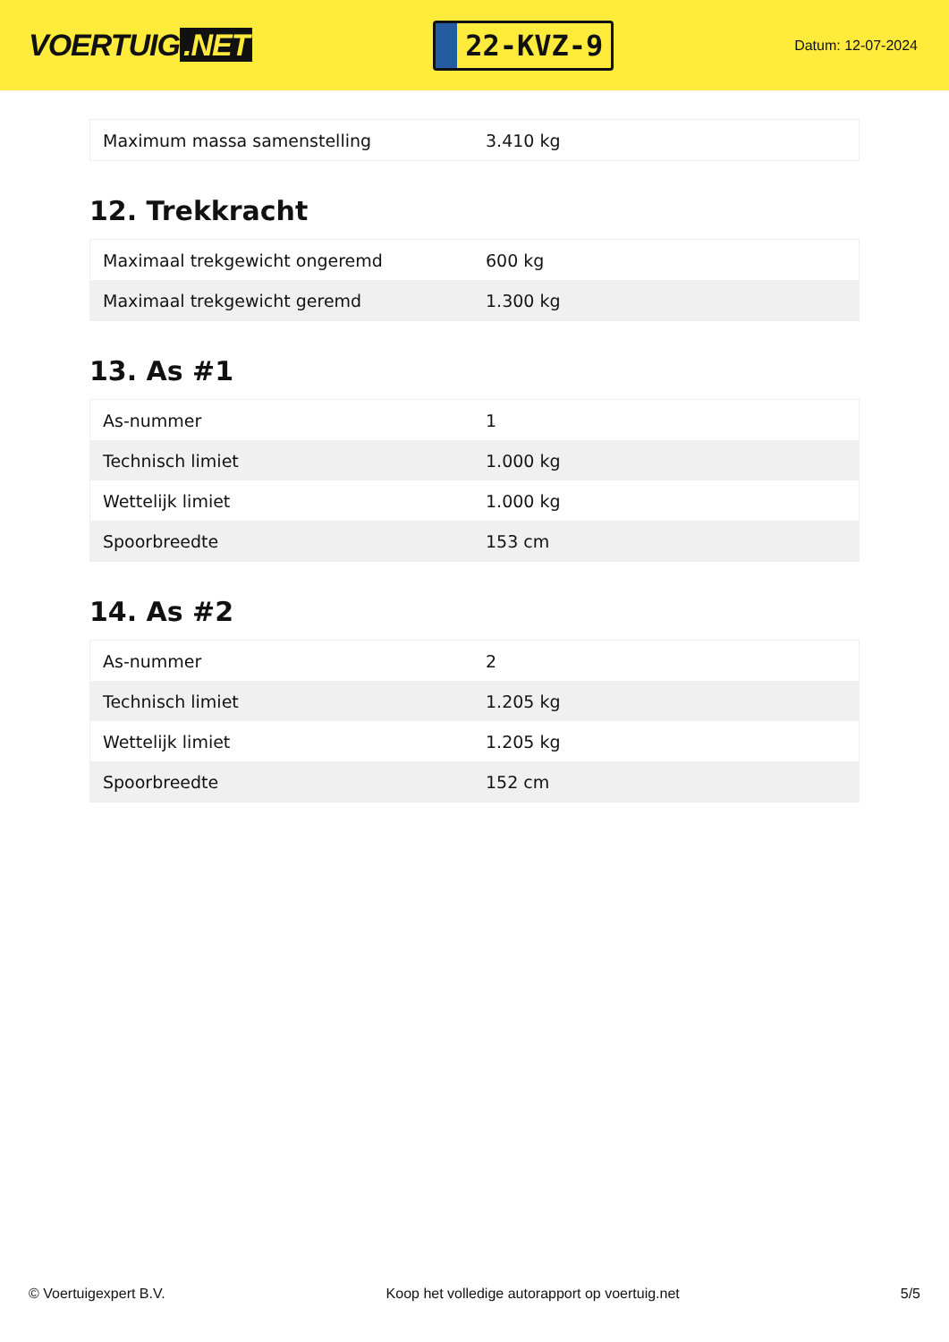VOERTUIG.NET
22-KVZ-9
Datum: 12-07-2024
| Maximum massa samenstelling | 3.410 kg |
12. Trekkracht
| Maximaal trekgewicht ongeremd | 600 kg |
| Maximaal trekgewicht geremd | 1.300 kg |
13. As #1
| As-nummer | 1 |
| Technisch limiet | 1.000 kg |
| Wettelijk limiet | 1.000 kg |
| Spoorbreedte | 153 cm |
14. As #2
| As-nummer | 2 |
| Technisch limiet | 1.205 kg |
| Wettelijk limiet | 1.205 kg |
| Spoorbreedte | 152 cm |
© Voertuigexpert B.V. Koop het volledige autorapport op voertuig.net 5/5